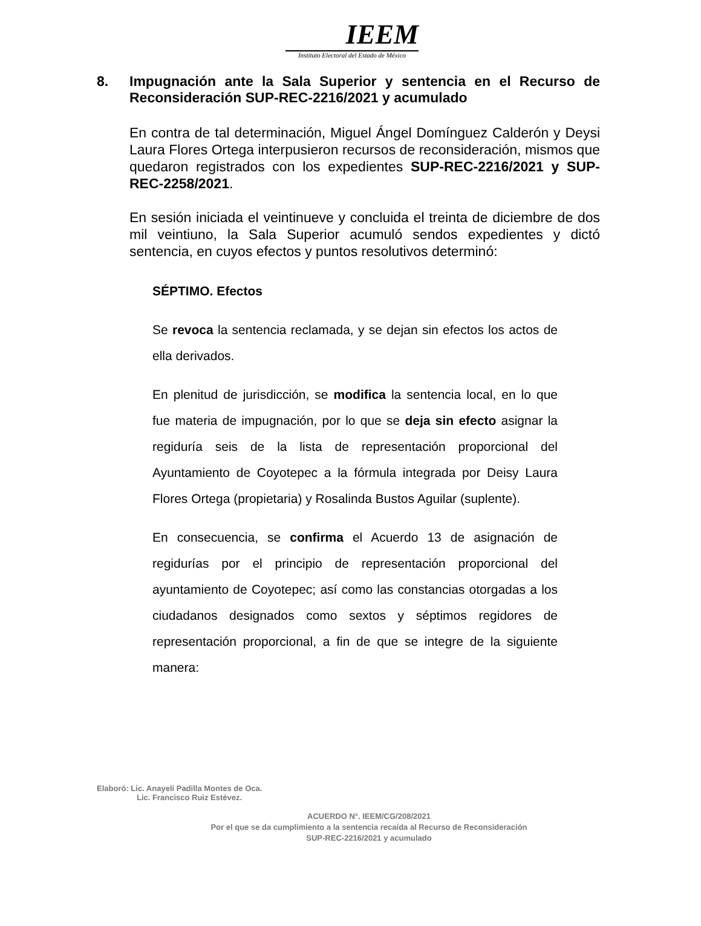IEEM
Instituto Electoral del Estado de México
8. Impugnación ante la Sala Superior y sentencia en el Recurso de Reconsideración SUP-REC-2216/2021 y acumulado
En contra de tal determinación, Miguel Ángel Domínguez Calderón y Deysi Laura Flores Ortega interpusieron recursos de reconsideración, mismos que quedaron registrados con los expedientes SUP-REC-2216/2021 y SUP-REC-2258/2021.
En sesión iniciada el veintinueve y concluida el treinta de diciembre de dos mil veintiuno, la Sala Superior acumuló sendos expedientes y dictó sentencia, en cuyos efectos y puntos resolutivos determinó:
SÉPTIMO. Efectos
Se revoca la sentencia reclamada, y se dejan sin efectos los actos de ella derivados.
En plenitud de jurisdicción, se modifica la sentencia local, en lo que fue materia de impugnación, por lo que se deja sin efecto asignar la regiduría seis de la lista de representación proporcional del Ayuntamiento de Coyotepec a la fórmula integrada por Deisy Laura Flores Ortega (propietaria) y Rosalinda Bustos Aguilar (suplente).
En consecuencia, se confirma el Acuerdo 13 de asignación de regidurías por el principio de representación proporcional del ayuntamiento de Coyotepec; así como las constancias otorgadas a los ciudadanos designados como sextos y séptimos regidores de representación proporcional, a fin de que se integre de la siguiente manera:
Elaboró: Lic. Anayeli Padilla Montes de Oca.
Lic. Francisco Ruiz Estévez.
ACUERDO N°. IEEM/CG/208/2021
Por el que se da cumplimiento a la sentencia recaída al Recurso de Reconsideración
SUP-REC-2216/2021 y acumulado